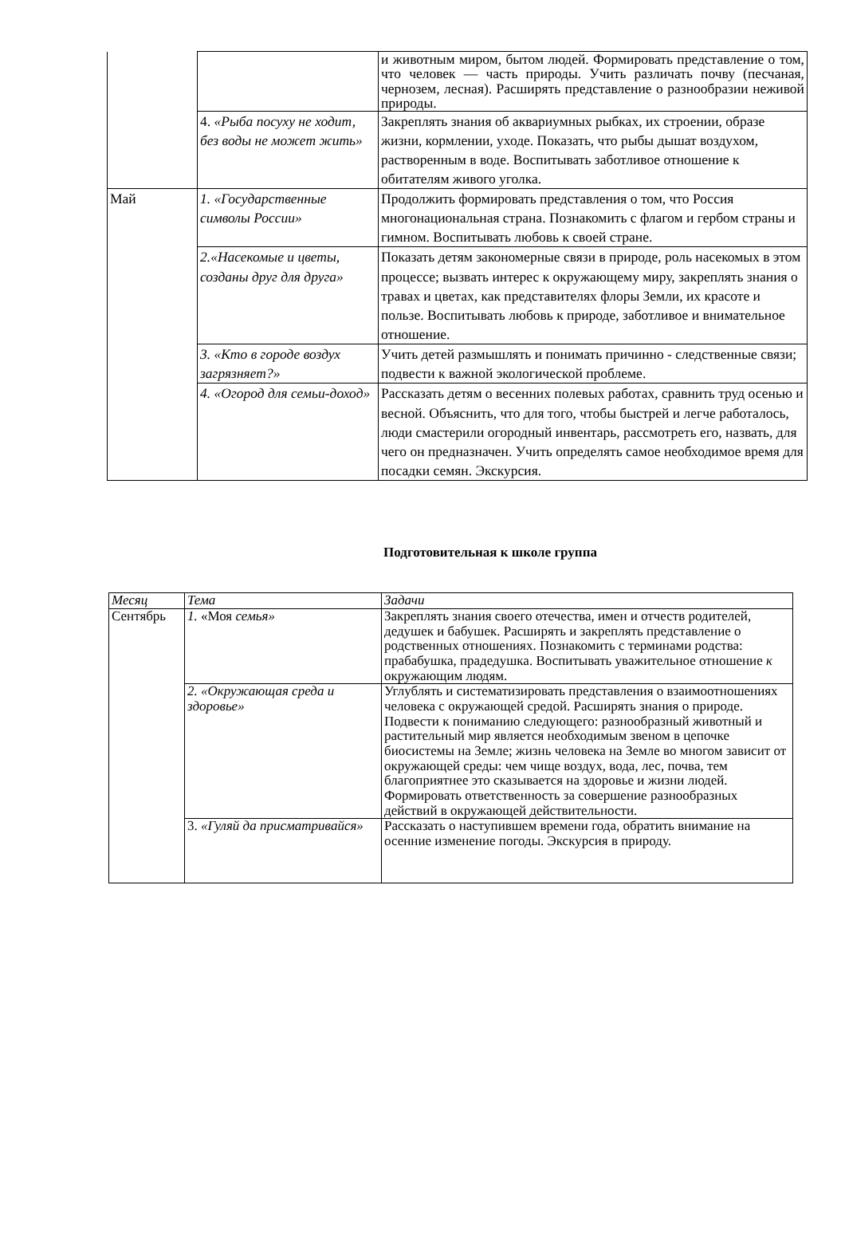| | | и животным миром, бытом людей. Формировать представление о том, что человек — часть природы. Учить различать почву (песчаная, чернозем, лесная). Расширять представление о разнообразии неживой природы. |
| | 4. «Рыба посуху не ходит, без воды не может жить» | Закреплять знания об аквариумных рыбках, их строении, образе жизни, кормлении, уходе. Показать, что рыбы дышат воздухом, растворенным в воде. Воспитывать заботливое отношение к обитателям живого уголка. |
| Май | 1. «Государственные символы России» | Продолжить формировать представления о том, что Россия многонациональная страна. Познакомить с флагом и гербом страны и гимном. Воспитывать любовь к своей стране. |
| | 2.«Насекомые и цветы, созданы друг для друга» | Показать детям закономерные связи в природе, роль насекомых в этом процессе; вызвать интерес к окружающему миру, закреплять знания о травах и цветах, как представителях флоры Земли, их красоте и пользе. Воспитывать любовь к природе, заботливое и внимательное отношение. |
| | 3. «Кто в городе воздух загрязняет?» | Учить детей размышлять и понимать причинно - следственные связи; подвести к важной экологической проблеме. |
| | 4. «Огород для семьи-доход» | Рассказать детям о весенних полевых работах, сравнить труд осенью и весной. Объяснить, что для того, чтобы быстрей и легче работалось, люди смастерили огородный инвентарь, рассмотреть его, назвать, для чего он предназначен. Учить определять самое необходимое время для посадки семян. Экскурсия. |
Подготовительная к школе группа
| Месяц | Тема | Задачи |
| Сентябрь | 1. «Моя семья» | Закреплять знания своего отечества, имен и отчеств родителей, дедушек и бабушек. Расширять и закреплять представление о родственных отношениях. Познакомить с терминами родства: прабабушка, прадедушка. Воспитывать уважительное отношение к окружающим людям. |
| | 2. «Окружающая среда и здоровье» | Углублять и систематизировать представления о взаимоотношениях человека с окружающей средой. Расширять знания о природе. Подвести к пониманию следующего: разнообразный животный и растительный мир является необходимым звеном в цепочке биосистемы на Земле; жизнь человека на Земле во многом зависит от окружающей среды: чем чище воздух, вода, лес, почва, тем благоприятнее это сказывается на здоровье и жизни людей. Формировать ответственность за совершение разнообразных действий в окружающей действительности. |
| | 3. «Гуляй да присматривайся» | Рассказать о наступившем времени года, обратить внимание на осенние изменение погоды. Экскурсия в природу. |